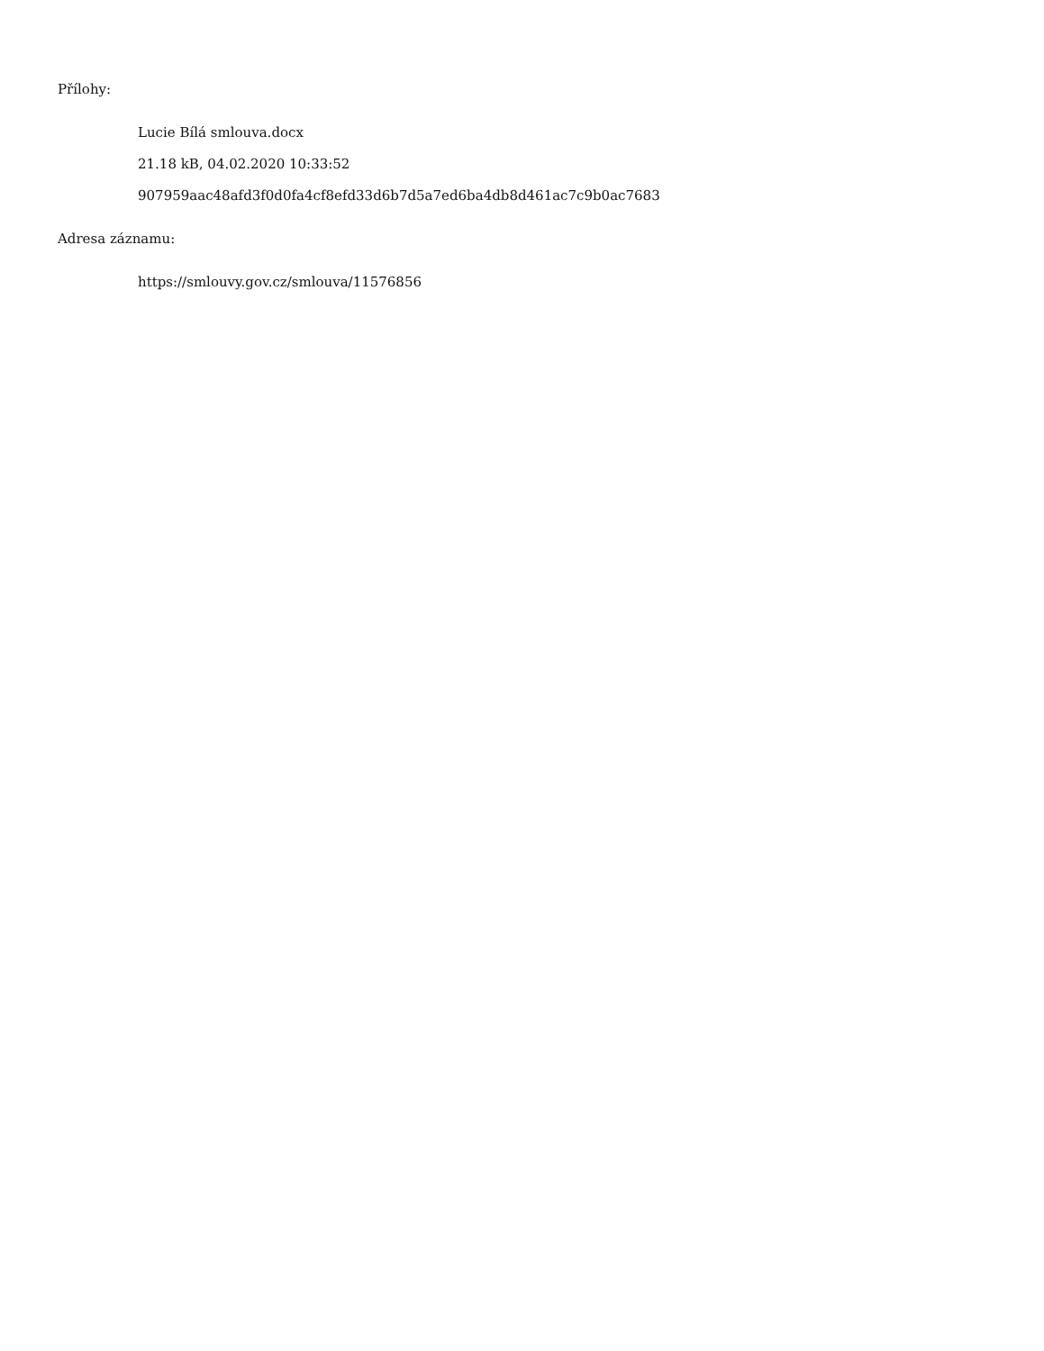Přílohy:
Lucie Bílá smlouva.docx
21.18 kB, 04.02.2020 10:33:52
907959aac48afd3f0d0fa4cf8efd33d6b7d5a7ed6ba4db8d461ac7c9b0ac7683
Adresa záznamu:
https://smlouvy.gov.cz/smlouva/11576856